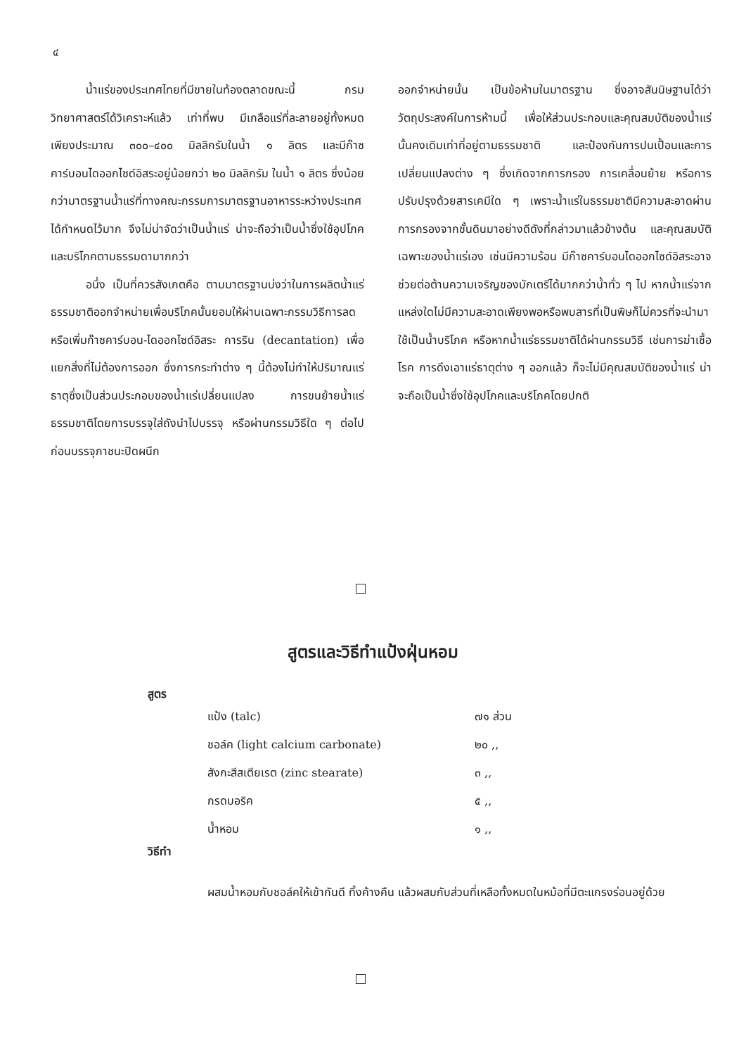๔
น้ำแร่ของประเทศไทยที่มีขายในท้องตลาดขณะนี้ กรมวิทยาศาสตร์ได้วิเคราะห์แล้ว เท่าที่พบ มีเกลือแร่ที่ละลายอยู่ทั้งหมดเพียงประมาณ ๓๐๐–๔๐๐ มิลลิกรัมในน้ำ ๑ ลิตร และมีก๊าซคาร์บอนไดออกไซด์อิสระอยู่น้อยกว่า ๒๐ มิลลิกรัม ในน้ำ ๑ ลิตร ซึ่งน้อยกว่ามาตรฐานน้ำแร่ที่ทางคณะกรรมการมาตรฐานอาหารระหว่างประเทศได้กำหนดไว้มาก จึงไม่น่าจัดว่าเป็นน้ำแร่ น่าจะถือว่าเป็นน้ำซึ่งใช้อุปโภคและบริโภคตามธรรมดามากกว่า
อนึ่ง เป็นที่ควรสังเกตคือ ตามมาตรฐานบ่งว่าในการผลิตน้ำแร่ธรรมชาติออกจำหน่ายเพื่อบริโภคนั้นยอมให้ผ่านเฉพาะกรรมวิธีการลดหรือเพิ่มก๊าซคาร์บอน-ไดออกไซด์อิสระ การริน (decantation) เพื่อแยกสิ่งที่ไม่ต้องการออก ซึ่งการกระทำต่าง ๆ นี้ต้องไม่ทำให้ปริมาณแร่ธาตุซึ่งเป็นส่วนประกอบของน้ำแร่เปลี่ยนแปลง การขนย้ายน้ำแร่ธรรมชาติโดยการบรรจุใส่ถังนำไปบรรจุ หรือผ่านกรรมวิธีใด ๆ ต่อไปก่อนบรรจุภาชนะปิดผนึก
ออกจำหน่ายนั้น เป็นข้อห้ามในมาตรฐาน ซึ่งอาจสันนิษฐานได้ว่า วัตถุประสงค์ในการห้ามนี้ เพื่อให้ส่วนประกอบและคุณสมบัติของน้ำแร่นั้นคงเดิมเท่าที่อยู่ตามธรรมชาติ และป้องกันการปนเปื้อนและการเปลี่ยนแปลงต่าง ๆ ซึ่งเกิดจากการกรอง การเคลื่อนย้าย หรือการปรับปรุงด้วยสารเคมีใด ๆ เพราะน้ำแร่ในธรรมชาติมีความสะอาดผ่านการกรองจากชั้นดินมาอย่างดีดังที่กล่าวมาแล้วข้างต้น และคุณสมบัติเฉพาะของน้ำแร่เอง เช่นมีความร้อน มีก๊าซคาร์บอนไดออกไซด์อิสระอาจช่วยต่อต้านความเจริญของบักเตรีได้มากกว่าน้ำทั่ว ๆ ไป หากน้ำแร่จากแหล่งใดไม่มีความสะอาดเพียงพอหรือพบสารที่เป็นพิษก็ไม่ควรที่จะนำมาใช้เป็นน้ำบริโภค หรือหากน้ำแร่ธรรมชาติได้ผ่านกรรมวิธี เช่นการฆ่าเชื้อโรค การดึงเอาแร่ธาตุต่าง ๆ ออกแล้ว ก็จะไม่มีคุณสมบัติของน้ำแร่ น่าจะถือเป็นน้ำซึ่งใช้อุปโภคและบริโภคโดยปกติ
สูตรและวิธีทำแป้งฝุ่นหอม
สูตร
| แป้ง (talc) | ๗๑ ส่วน |
| ชอล์ค (light calcium carbonate) | ๒๐ ,, |
| สังกะสีสเตียเรต (zinc stearate) | ๓ ,, |
| กรดบอริค | ๕ ,, |
| น้ำหอม | ๑ ,, |
วิธีทำ
ผสมน้ำหอมกับชอล์คให้เข้ากันดี ทิ้งค้างคืน แล้วผสมกับส่วนที่เหลือทั้งหมดในหม้อที่มีตะแกรงร่อนอยู่ด้วย